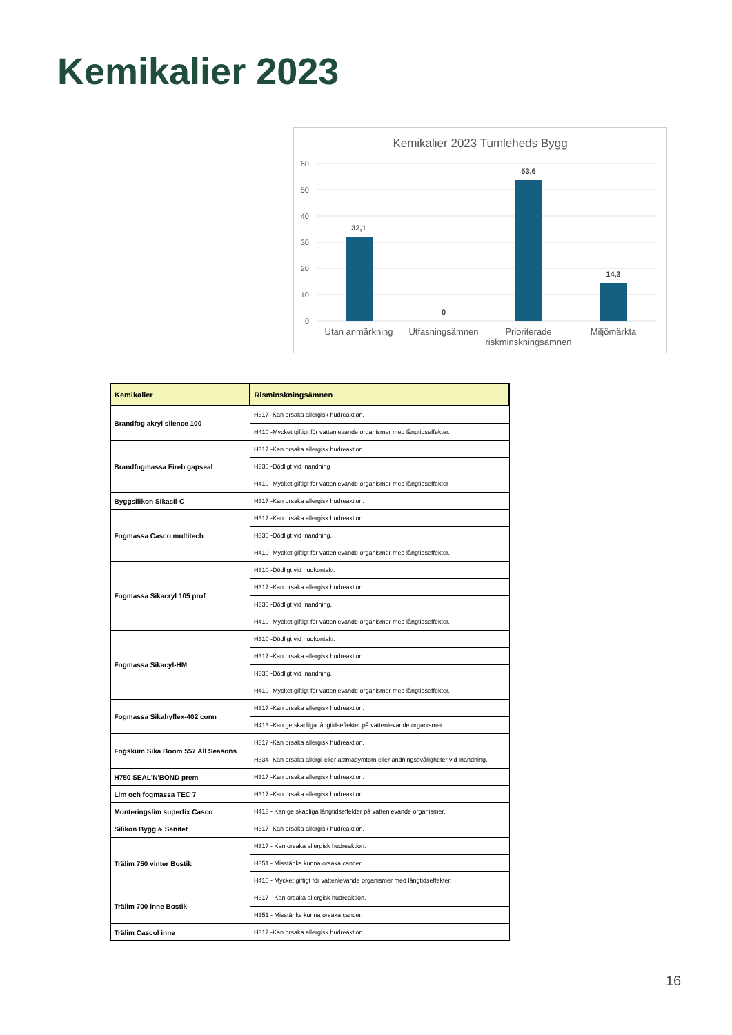Kemikalier 2023
Kemikalier 2023 Tumleheds Bygg
60
50
40
30
20
10
0
32,1
0
53,6
14,3
Utan anmärkning
Utfasningsämnen
Prioriterade
riskminskningsämnen
Miljömärkta
| Kemikalier | Risminskningsämnen |
| --- | --- |
| Brandfog akryl silence 100 | H317 -Kan orsaka allergisk hudreaktion. |
| | H410 -Mycket giftigt för vattenlevande organismer med långtidseffekter. |
| Brandfogmassa Fireb gapseal | H317 -Kan orsaka allergisk hudreaktion |
| | H330 -Dödligt vid inandning |
| | H410 -Mycket giftigt för vattenlevande organismer med långtidseffekter |
| Byggsilikon Sikasil-C | H317 -Kan orsaka allergisk hudreaktion. |
| Fogmassa Casco multitech | H317 -Kan orsaka allergisk hudreaktion. |
| | H330 -Dödligt vid inandning. |
| | H410 -Mycket giftigt för vattenlevande organismer med långtidseffekter. |
| Fogmassa Sikacryl 105 prof | H310 -Dödligt vid hudkontakt. |
| | H317 -Kan orsaka allergisk hudreaktion. |
| | H330 -Dödligt vid inandning. |
| | H410 -Mycket giftigt för vattenlevande organismer med långtidseffekter. |
| Fogmassa Sikacyl-HM | H310 -Dödligt vid hudkontakt. |
| | H317 -Kan orsaka allergisk hudreaktion. |
| | H330 -Dödligt vid inandning. |
| | H410 -Mycket giftigt för vattenlevande organismer med långtidseffekter. |
| Fogmassa Sikahyflex-402 conn | H317 -Kan orsaka allergisk hudreaktion. |
| | H413 -Kan ge skadliga långtidseffekter på vattenlevande organismer. |
| Fogskum Sika Boom 557 All Seasons | H317 -Kan orsaka allergisk hudreaktion. |
| | H334 -Kan orsaka allergi-eller astmasymtom eller andningssvårigheter vid inandning. |
| H750 SEAL'N'BOND prem | H317 -Kan orsaka allergisk hudreaktion. |
| Lim och fogmassa TEC 7 | H317 -Kan orsaka allergisk hudreaktion. |
| Monteringslim superfix Casco | H413 - Kan ge skadliga långtidseffekter på vattenlevande organismer. |
| Silikon Bygg & Sanitet | H317 -Kan orsaka allergisk hudreaktion. |
| Trälim 750 vinter Bostik | H317 - Kan orsaka allergisk hudreaktion. |
| | H351 - Misstänks kunna orsaka cancer. |
| | H410 - Mycket giftigt för vattenlevande organismer med långtidseffekter. |
| Trälim 700 inne Bostik | H317 - Kan orsaka allergisk hudreaktion. |
| | H351 - Misstänks kunna orsaka cancer. |
| Trälim Cascol inne | H317 -Kan orsaka allergisk hudreaktion. |
16